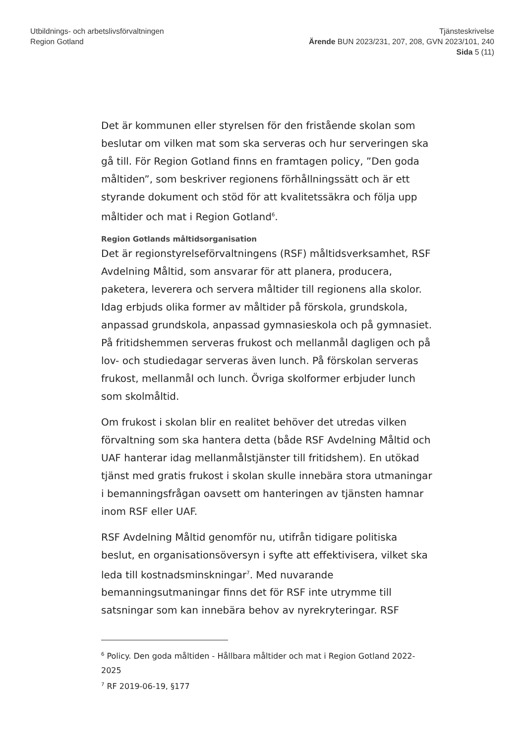Utbildnings- och arbetslivsförvaltningen
Region Gotland
Tjänsteskrivelse
Ärende BUN 2023/231, 207, 208, GVN 2023/101, 240
Sida 5 (11)
Det är kommunen eller styrelsen för den fristående skolan som beslutar om vilken mat som ska serveras och hur serveringen ska gå till. För Region Gotland finns en framtagen policy, ”Den goda måltiden”, som beskriver regionens förhållningssätt och är ett styrande dokument och stöd för att kvalitetssäkra och följa upp måltider och mat i Region Gotland<sup>6</sup>.
Region Gotlands måltidsorganisation
Det är regionstyrelseförvaltningens (RSF) måltidsverksamhet, RSF Avdelning Måltid, som ansvarar för att planera, producera, paketera, leverera och servera måltider till regionens alla skolor. Idag erbjuds olika former av måltider på förskola, grundskola, anpassad grundskola, anpassad gymnasieskola och på gymnasiet. På fritidshemmen serveras frukost och mellanmål dagligen och på lov- och studiedagar serveras även lunch. På förskolan serveras frukost, mellanmål och lunch. Övriga skolformer erbjuder lunch som skolmåltid.
Om frukost i skolan blir en realitet behöver det utredas vilken förvaltning som ska hantera detta (både RSF Avdelning Måltid och UAF hanterar idag mellanmålstjänster till fritidshem). En utökad tjänst med gratis frukost i skolan skulle innebära stora utmaningar i bemanningsfrågan oavsett om hanteringen av tjänsten hamnar inom RSF eller UAF.
RSF Avdelning Måltid genomför nu, utifrån tidigare politiska beslut, en organisationsöversyn i syfte att effektivisera, vilket ska leda till kostnadsminskningar<sup>7</sup>. Med nuvarande bemanningsutmaningar finns det för RSF inte utrymme till satsningar som kan innebära behov av nyrekryteringar. RSF
<sup>6</sup> Policy. Den goda måltiden - Hållbara måltider och mat i Region Gotland 2022-2025
<sup>7</sup> RF 2019-06-19, §177